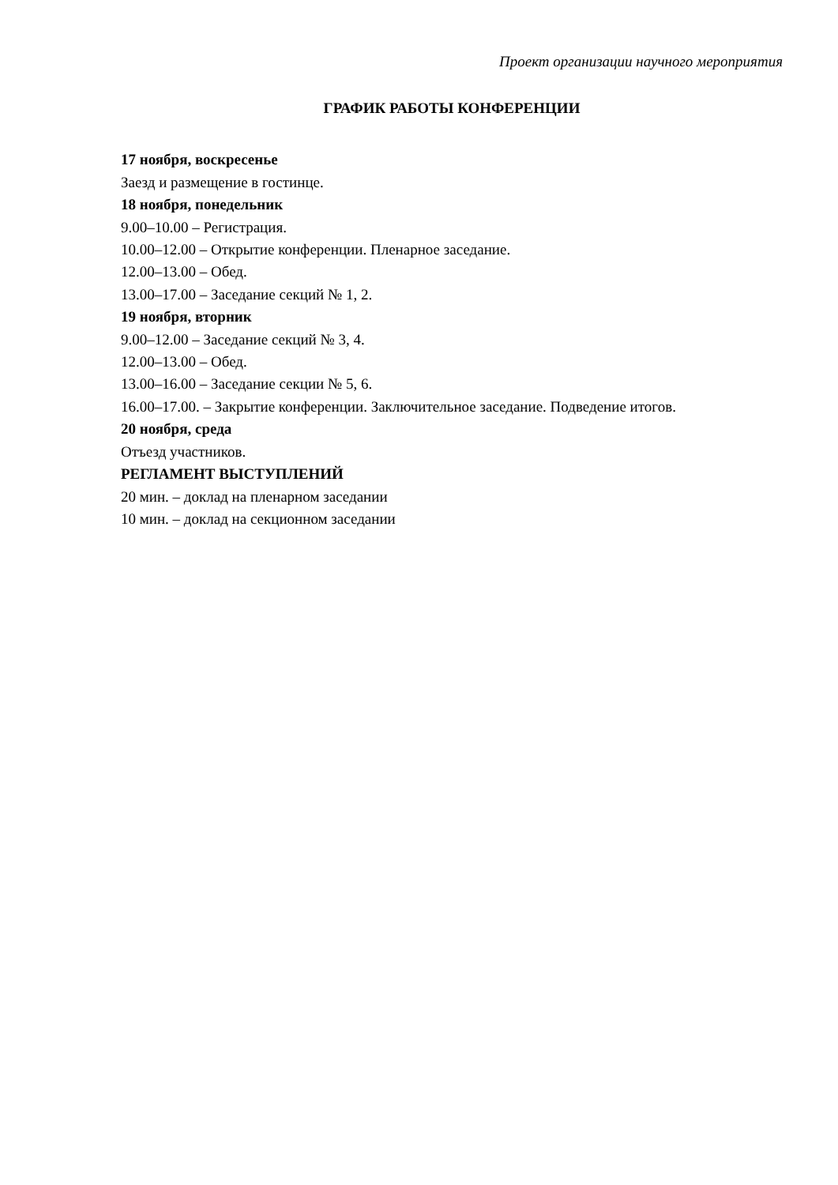Проект организации научного мероприятия
ГРАФИК РАБОТЫ КОНФЕРЕНЦИИ
17 ноября, воскресенье
Заезд и размещение в гостинце.
18 ноября, понедельник
9.00–10.00 – Регистрация.
10.00–12.00 – Открытие конференции. Пленарное заседание.
12.00–13.00 – Обед.
13.00–17.00 – Заседание секций № 1, 2.
19 ноября, вторник
9.00–12.00 – Заседание секций № 3, 4.
12.00–13.00 – Обед.
13.00–16.00 – Заседание секции № 5, 6.
16.00–17.00. – Закрытие конференции. Заключительное заседание. Подведение итогов.
20 ноября, среда
Отъезд участников.
РЕГЛАМЕНТ ВЫСТУПЛЕНИЙ
20 мин. – доклад на пленарном заседании
10 мин. – доклад на секционном заседании